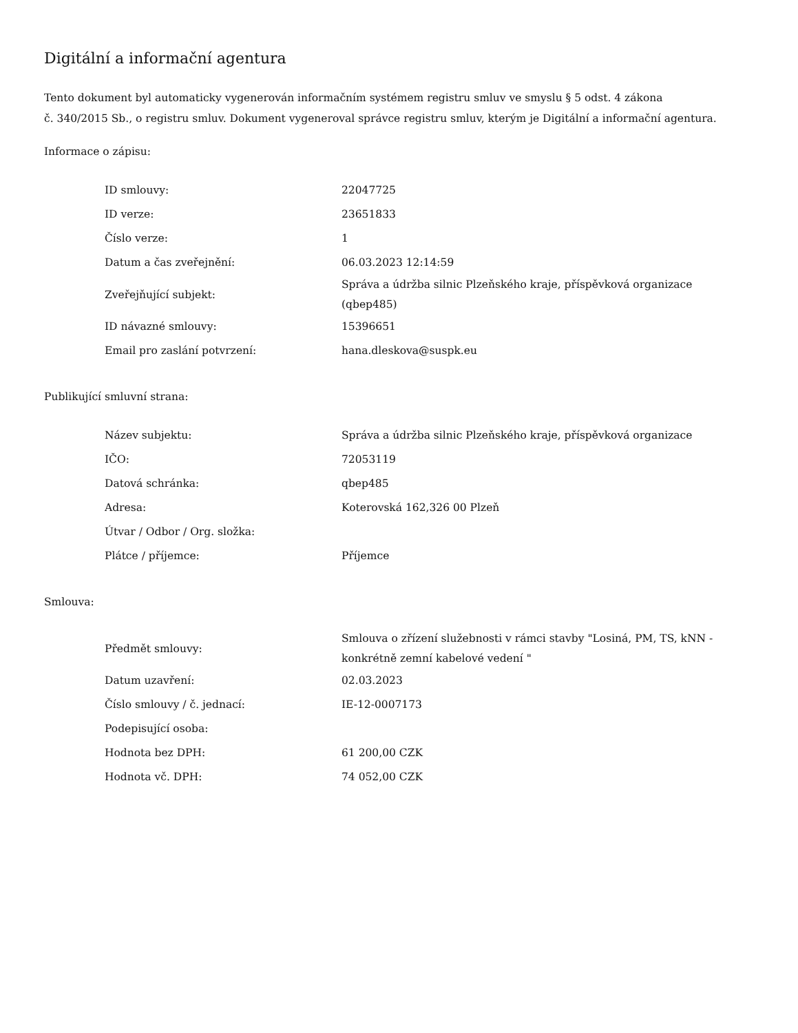Digitální a informační agentura
Tento dokument byl automaticky vygenerován informačním systémem registru smluv ve smyslu § 5 odst. 4 zákona
č. 340/2015 Sb., o registru smluv. Dokument vygeneroval správce registru smluv, kterým je Digitální a informační agentura.
Informace o zápisu:
| ID smlouvy: | 22047725 |
| ID verze: | 23651833 |
| Číslo verze: | 1 |
| Datum a čas zveřejnění: | 06.03.2023 12:14:59 |
| Zveřejňující subjekt: | Správa a údržba silnic Plzeňského kraje, příspěvková organizace (qbep485) |
| ID návazné smlouvy: | 15396651 |
| Email pro zaslání potvrzení: | hana.dleskova@suspk.eu |
Publikující smluvní strana:
| Název subjektu: | Správa a údržba silnic Plzeňského kraje, příspěvková organizace |
| IČO: | 72053119 |
| Datová schránka: | qbep485 |
| Adresa: | Koterovská 162,326 00 Plzeň |
| Útvar / Odbor / Org. složka: | |
| Plátce / příjemce: | Příjemce |
Smlouva:
| Předmět smlouvy: | Smlouva o zřízení služebnosti v rámci stavby "Losiná, PM, TS, kNN - konkrétně zemní kabelové vedení " |
| Datum uzavření: | 02.03.2023 |
| Číslo smlouvy / č. jednací: | IE-12-0007173 |
| Podepisující osoba: | |
| Hodnota bez DPH: | 61 200,00 CZK |
| Hodnota vč. DPH: | 74 052,00 CZK |